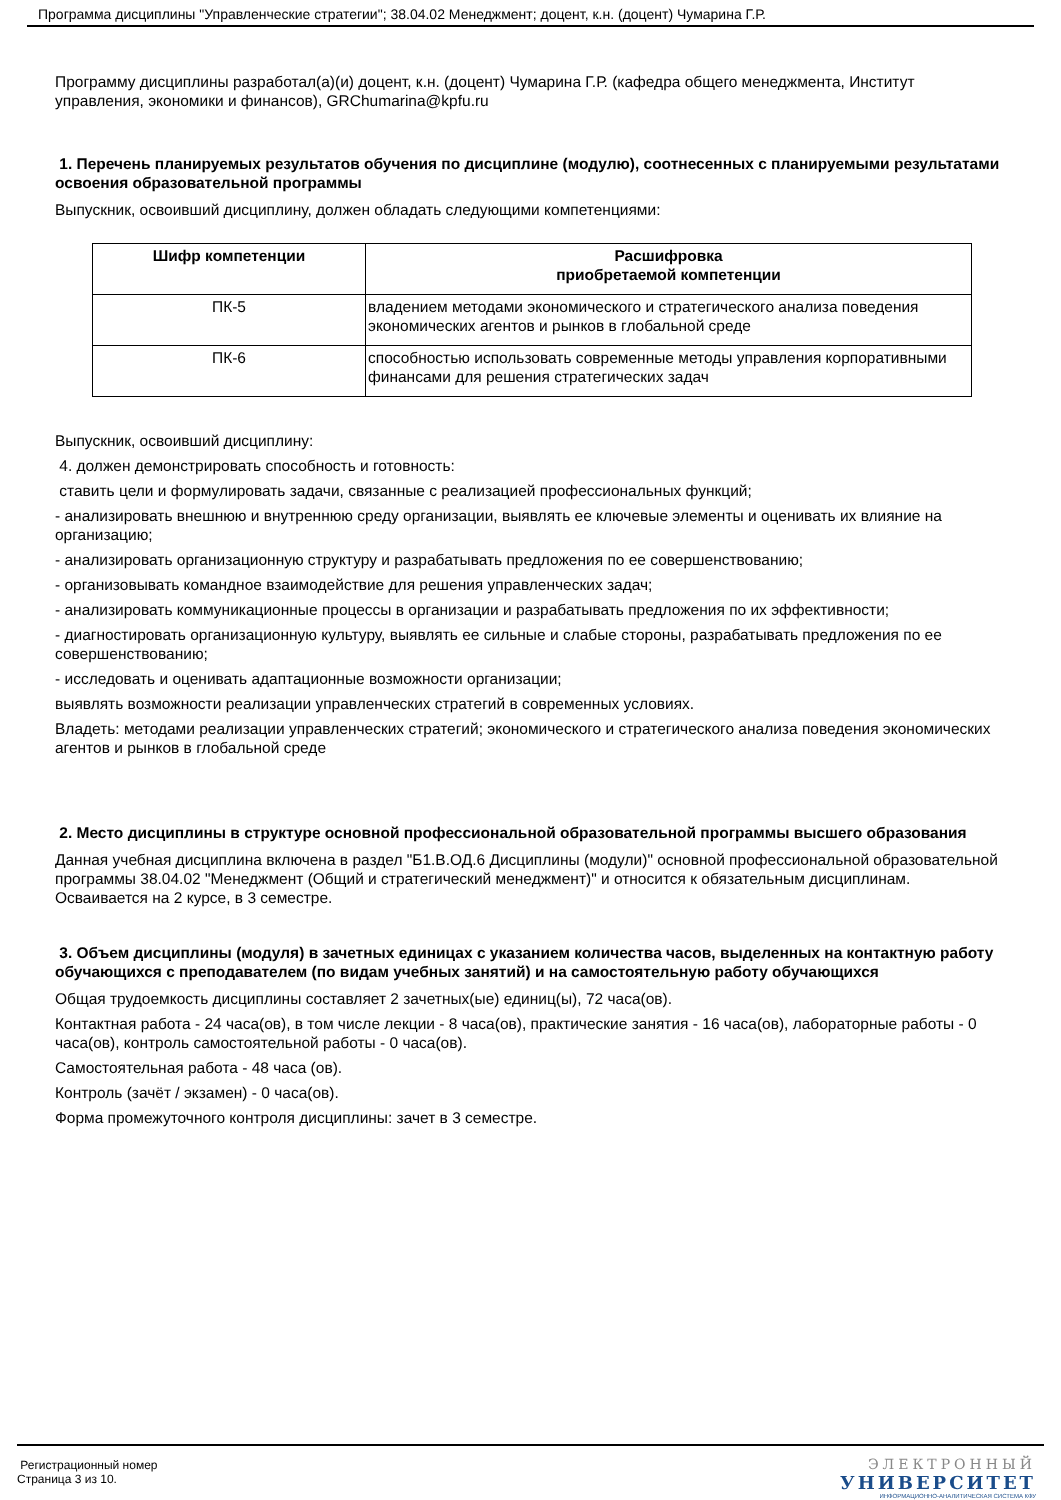Программа дисциплины "Управленческие стратегии"; 38.04.02 Менеджмент; доцент, к.н. (доцент) Чумарина Г.Р.
Программу дисциплины разработал(а)(и) доцент, к.н. (доцент) Чумарина Г.Р. (кафедра общего менеджмента, Институт управления, экономики и финансов), GRChumarina@kpfu.ru
1. Перечень планируемых результатов обучения по дисциплине (модулю), соотнесенных с планируемыми результатами освоения образовательной программы
Выпускник, освоивший дисциплину, должен обладать следующими компетенциями:
| Шифр компетенции | Расшифровка приобретаемой компетенции |
| --- | --- |
| ПК-5 | владением методами экономического и стратегического анализа поведения экономических агентов и рынков в глобальной среде |
| ПК-6 | способностью использовать современные методы управления корпоративными финансами для решения стратегических задач |
Выпускник, освоивший дисциплину:
4. должен демонстрировать способность и готовность:
ставить цели и формулировать задачи, связанные с реализацией профессиональных функций;
- анализировать внешнюю и внутреннюю среду организации, выявлять ее ключевые элементы и оценивать их влияние на организацию;
- анализировать организационную структуру и разрабатывать предложения по ее совершенствованию;
- организовывать командное взаимодействие для решения управленческих задач;
- анализировать коммуникационные процессы в организации и разрабатывать предложения по их эффективности;
- диагностировать организационную культуру, выявлять ее сильные и слабые стороны, разрабатывать предложения по ее совершенствованию;
- исследовать и оценивать адаптационные возможности организации;
выявлять возможности реализации управленческих стратегий в современных условиях.
Владеть: методами реализации управленческих стратегий; экономического и стратегического анализа поведения экономических агентов и рынков в глобальной среде
2. Место дисциплины в структуре основной профессиональной образовательной программы высшего образования
Данная учебная дисциплина включена в раздел "Б1.В.ОД.6 Дисциплины (модули)" основной профессиональной образовательной программы 38.04.02 "Менеджмент (Общий и стратегический менеджмент)" и относится к обязательным дисциплинам. Осваивается на 2 курсе, в 3 семестре.
3. Объем дисциплины (модуля) в зачетных единицах с указанием количества часов, выделенных на контактную работу обучающихся с преподавателем (по видам учебных занятий) и на самостоятельную работу обучающихся
Общая трудоемкость дисциплины составляет 2 зачетных(ые) единиц(ы), 72 часа(ов).
Контактная работа - 24 часа(ов), в том числе лекции - 8 часа(ов), практические занятия - 16 часа(ов), лабораторные работы - 0 часа(ов), контроль самостоятельной работы - 0 часа(ов).
Самостоятельная работа - 48 часа (ов).
Контроль (зачёт / экзамен) - 0 часа(ов).
Форма промежуточного контроля дисциплины: зачет в 3 семестре.
Регистрационный номер
Страница 3 из 10.
ЭЛЕКТРОННЫЙ
УНИВЕРСИТЕТ
ИНФОРМАЦИОННО-АНАЛИТИЧЕСКАЯ СИСТЕМА КФУ